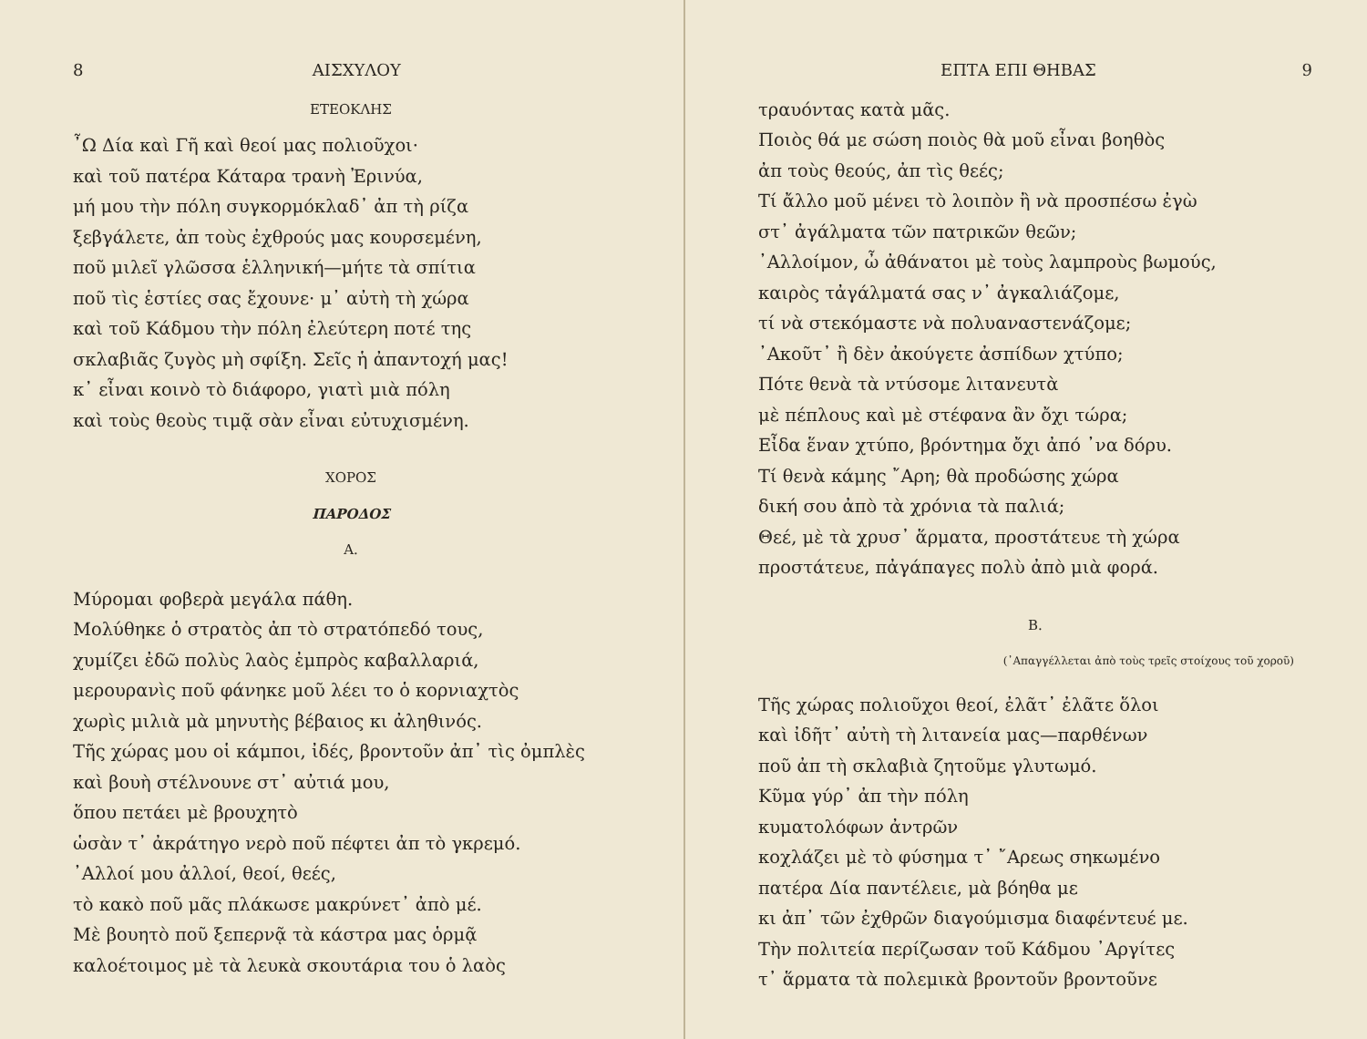8 ΑΙΣΧΥΛΟΥ
ΕΤΕΟΚΛΗΣ
῏Ω Δία καὶ Γῆ καὶ θεοί μας πολιοῦχοι·
καὶ τοῦ πατέρα Κάταρα τρανὴ Ἐρινύα,
μή μου τὴν πόλη συγκορμόκλαδ᾽ ἀπ τὴ ρίζα
ξεβγάλετε, ἀπ τοὺς ἐχθρούς μας κουρσεμένη,
ποῦ μιλεῖ γλῶσσα ἑλληνική—μήτε τὰ σπίτια
ποῦ τὶς ἑστίες σας ἔχουνε· μ᾽ αὐτὴ τὴ χώρα
καὶ τοῦ Κάδμου τὴν πόλη ἐλεύτερη ποτέ της
σκλαβιᾶς ζυγὸς μὴ σφίξη. Σεῖς ἡ ἀπαντοχή μας!
κ᾽ εἶναι κοινὸ τὸ διάφορο, γιατὶ μιὰ πόλη
καὶ τοὺς θεοὺς τιμᾷ σὰν εἶναι εὐτυχισμένη.
ΧΟΡΟΣ
ΠΑΡΟΔΟΣ
Α.
Μύρομαι φοβερὰ μεγάλα πάθη.
Μολύθηκε ὁ στρατὸς ἀπ τὸ στρατόπεδό τους,
χυμίζει ἐδῶ πολὺς λαὸς ἐμπρὸς καβαλλαριά,
μερουρανὶς ποῦ φάνηκε μοῦ λέει το ὁ κορνιαχτὸς
χωρὶς μιλιὰ μὰ μηνυτὴς βέβαιος κι ἀληθινός.
Τῆς χώρας μου οἱ κάμποι, ἰδές, βροντοῦν ἀπ᾽ τὶς ὀμπλὲς
καὶ βουὴ στέλνουνε στ᾽ αὐτιά μου,
ὅπου πετάει μὲ βρουχητὸ
ὡσὰν τ᾽ ἀκράτηγο νερὸ ποῦ πέφτει ἀπ τὸ γκρεμό.
᾽Αλλοί μου ἀλλοί, θεοί, θεές,
τὸ κακὸ ποῦ μᾶς πλάκωσε μακρύνετ᾽ ἀπὸ μέ.
Μὲ βουητὸ ποῦ ξεπερνᾷ τὰ κάστρα μας ὁρμᾷ
καλοέτοιμος μὲ τὰ λευκὰ σκουτάρια του ὁ λαὸς
ΕΠΤΑ ΕΠΙ ΘΗΒΑΣ 9
τραυόντας κατὰ μᾶς.
Ποιὸς θά με σώση ποιὸς θὰ μοῦ εἶναι βοηθὸς
ἀπ τοὺς θεούς, ἀπ τὶς θεές;
Τί ἄλλο μοῦ μένει τὸ λοιπὸν ἢ νὰ προσπέσω ἐγὼ
στ᾽ ἀγάλματα τῶν πατρικῶν θεῶν;
᾽Αλλοίμον, ὦ ἀθάνατοι μὲ τοὺς λαμπροὺς βωμούς,
καιρὸς τἀγάλματά σας ν᾽ ἀγκαλιάζομε,
τί νὰ στεκόμαστε νὰ πολυαναστενάζομε;
᾽Ακοῦτ᾽ ἢ δὲν ἀκούγετε ἀσπίδων χτύπο;
Πότε θενὰ τὰ ντύσομε λιτανευτὰ
μὲ πέπλους καὶ μὲ στέφανα ἂν ὄχι τώρα;
Εἶδα ἕναν χτύπο, βρόντημα ὄχι ἀπό ᾽να δόρυ.
Τί θενὰ κάμης ῎Αρη; θὰ προδώσης χώρα
δική σου ἀπὸ τὰ χρόνια τὰ παλιά;
Θεέ, μὲ τὰ χρυσ᾽ ἅρματα, προστάτευε τὴ χώρα
προστάτευε, πἀγάπαγες πολὺ ἀπὸ μιὰ φορά.
Β.
(᾽Απαγγέλλεται ἀπὸ τοὺς τρεῖς στοίχους τοῦ χοροῦ)
Τῆς χώρας πολιοῦχοι θεοί, ἐλᾶτ᾽ ἐλᾶτε ὅλοι
καὶ ἰδῆτ᾽ αὐτὴ τὴ λιτανεία μας—παρθένων
ποῦ ἀπ τὴ σκλαβιὰ ζητοῦμε γλυτωμό.
Κῦμα γύρ᾽ ἀπ τὴν πόλη
κυματολόφων ἀντρῶν
κοχλάζει μὲ τὸ φύσημα τ᾽ ῎Αρεως σηκωμένο
πατέρα Δία παντέλειε, μὰ βόηθα με
κι ἀπ᾽ τῶν ἐχθρῶν διαγούμισμα διαφέντευέ με.
Τὴν πολιτεία περίζωσαν τοῦ Κάδμου ᾽Αργίτες
τ᾽ ἅρματα τὰ πολεμικὰ βροντοῦν βροντοῦνε